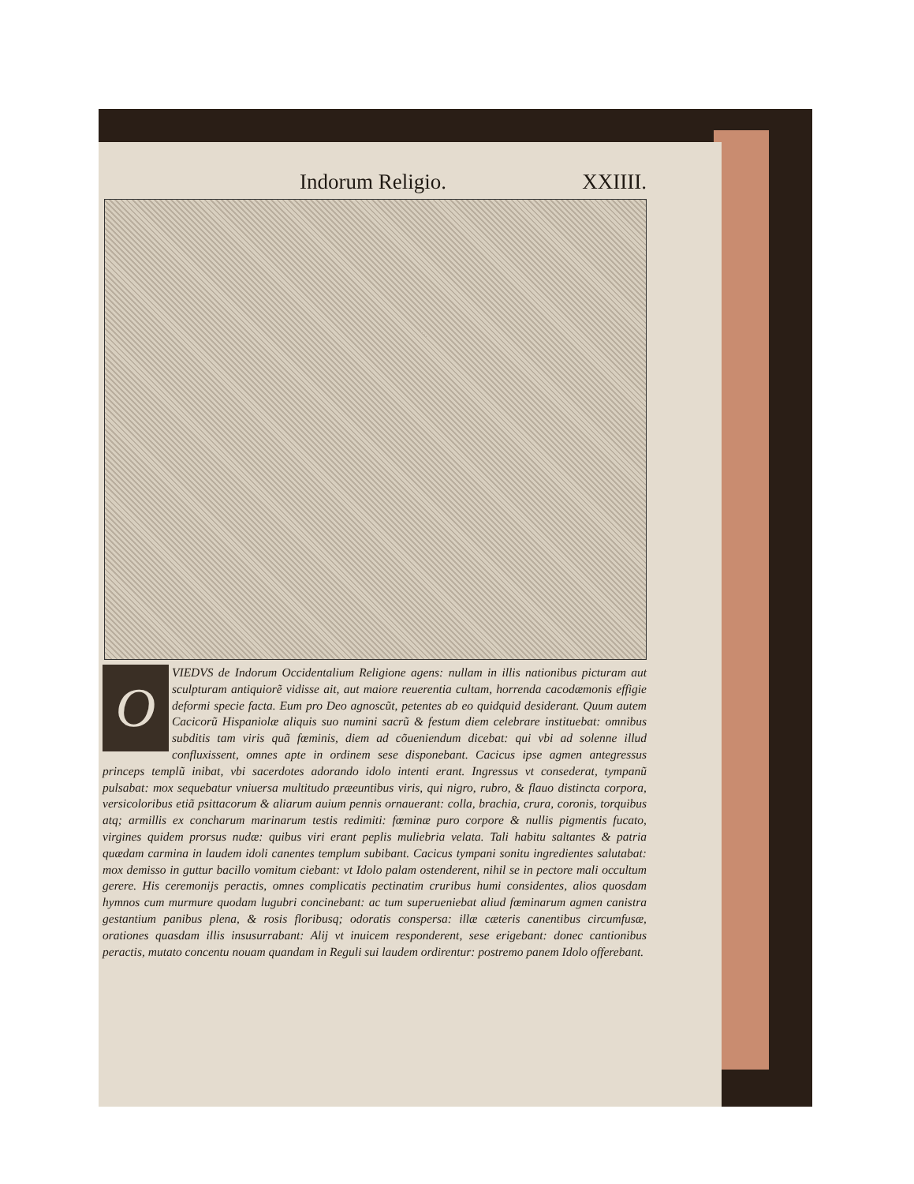Indorum Religio. XXIIII.
OVIEDVS de Indorum Occidentalium Religione agens: nullam in illis nationibus picturam aut sculpturam antiquiorẽ vidisse ait, aut maiore reuerentia cultam, horrenda cacodæmonis effigie deformi specie facta. Eum pro Deo agnoscũt, petentes ab eo quidquid desiderant. Quum autem Cacicorũ Hispaniolæ aliquis suo numini sacrũ & festum diem celebrare instituebat: omnibus subditis tam viris quã fœminis, diem ad cõueniendum dicebat: qui vbi ad solenne illud confluxissent, omnes apte in ordinem sese disponebant. Cacicus ipse agmen antegressus princeps templũ inibat, vbi sacerdotes adorando idolo intenti erant. Ingressus vt consederat, tympanũ pulsabat: mox sequebatur vniuersa multitudo præeuntibus viris, qui nigro, rubro, & flauo distincta corpora, versicoloribus etiã psittacorum & aliarum auium pennis ornauerant: colla, brachia, crura, coronis, torquibus atq; armillis ex concharum marinarum testis redimiti: fœminæ puro corpore & nullis pigmentis fucato, virgines quidem prorsus nudæ: quibus viri erant peplis muliebria velata. Tali habitu saltantes & patria quædam carmina in laudem idoli canentes templum subibant. Cacicus tympani sonitu ingredientes salutabat: mox demisso in guttur bacillo vomitum ciebant: vt Idolo palam ostenderent, nihil se in pectore mali occultum gerere. His ceremonijs peractis, omnes complicatis pectinatim cruribus humi considentes, alios quosdam hymnos cum murmure quodam lugubri concinebant: ac tum superueniebat aliud fœminarum agmen canistra gestantium panibus plena, & rosis floribusq; odoratis conspersa: illæ cæteris canentibus circumfusæ, orationes quasdam illis insusurrabant: Alij vt inuicem responderent, sese erigebant: donec cantionibus peractis, mutato concentu nouam quandam in Reguli sui laudem ordirentur: postremo panem Idolo offerebant.